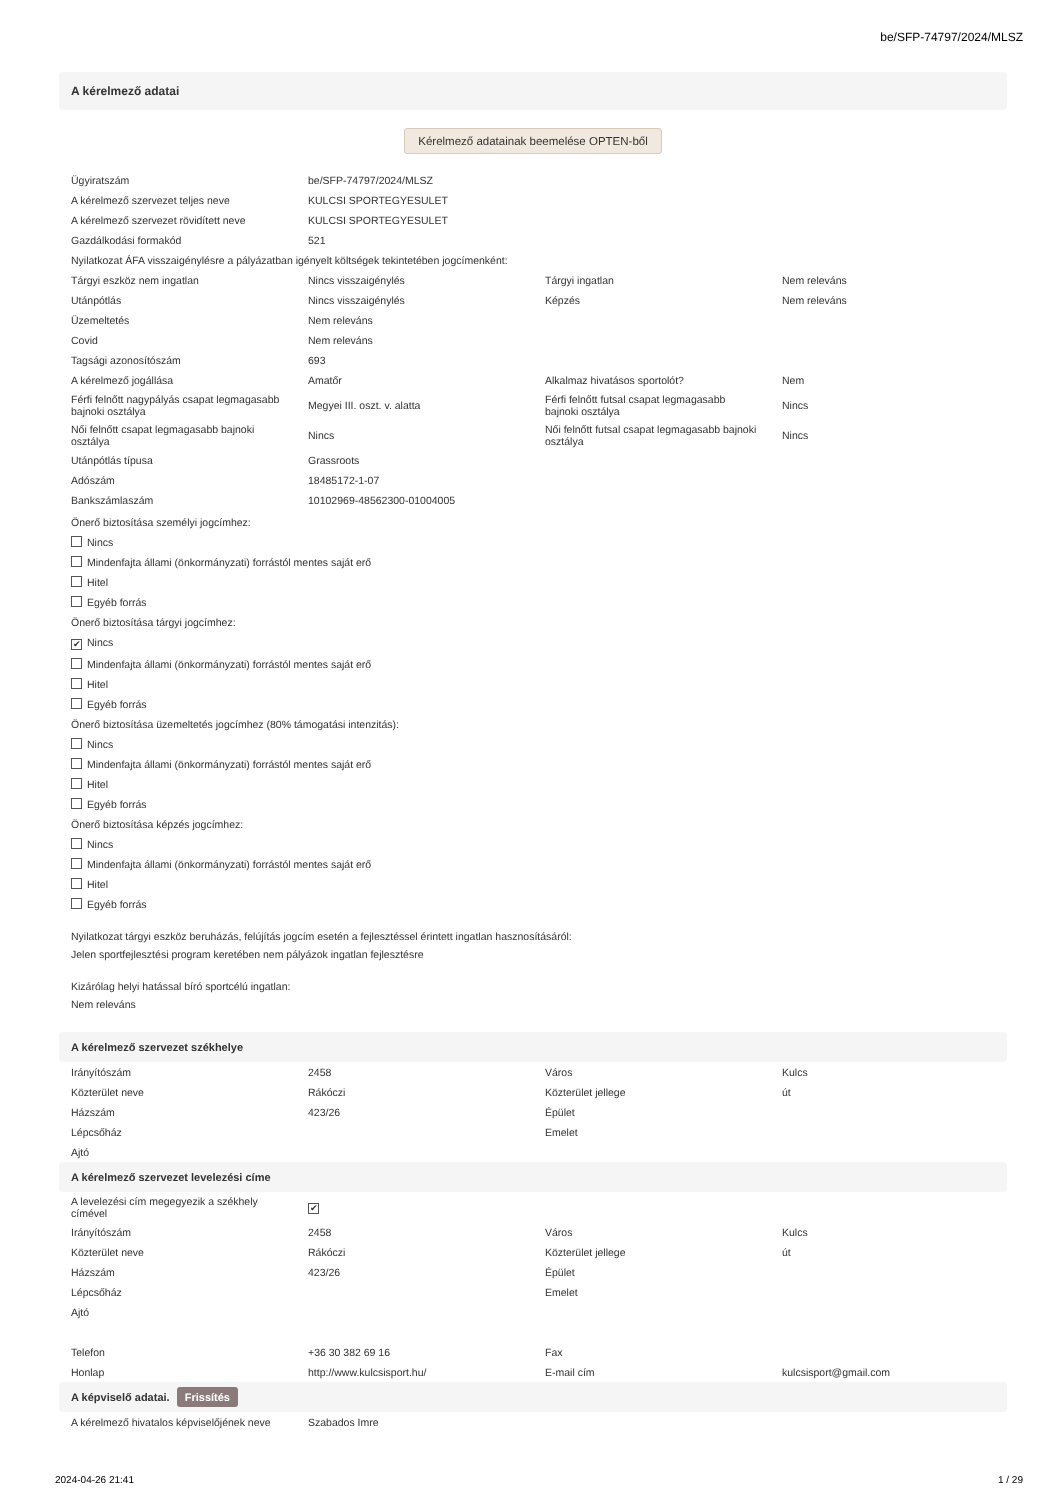be/SFP-74797/2024/MLSZ
A kérelmező adatai
Kérelmező adatainak beemelése OPTEN-ből
| Ügyiratszám | be/SFP-74797/2024/MLSZ | | |
| A kérelmező szervezet teljes neve | KULCSI SPORTEGYESULET | | |
| A kérelmező szervezet rövidített neve | KULCSI SPORTEGYESULET | | |
| Gazdálkodási formakód | 521 | | |
| Nyilatkozat ÁFA visszaigénylésre a pályázatban igényelt költségek tekintetében jogcímenként: | | | |
| Tárgyi eszköz nem ingatlan | Nincs visszaigénylés | Tárgyi ingatlan | Nem releváns |
| Utánpótlás | Nincs visszaigénylés | Képzés | Nem releváns |
| Üzemeltetés | Nem releváns | | |
| Covid | Nem releváns | | |
| Tagsági azonosítószám | 693 | | |
| A kérelmező jogállása | Amatőr | Alkalmaz hivatásos sportolót? | Nem |
| Férfi felnőtt nagypályás csapat legmagasabb bajnoki osztálya | Megyei III. oszt. v. alatta | Férfi felnőtt futsal csapat legmagasabb bajnoki osztálya | Nincs |
| Női felnőtt csapat legmagasabb bajnoki osztálya | Nincs | Női felnőtt futsal csapat legmagasabb bajnoki osztálya | Nincs |
| Utánpótlás típusa | Grassroots | | |
| Adószám | 18485172-1-07 | | |
| Bankszámlaszám | 10102969-48562300-01004005 | | |
Önerő biztosítása személyi jogcímhez:
Nincs
Mindenfajta állami (önkormányzati) forrástól mentes saját erő
Hitel
Egyéb forrás
Önerő biztosítása tárgyi jogcímhez:
✔ Nincs
Mindenfajta állami (önkormányzati) forrástól mentes saját erő
Hitel
Egyéb forrás
Önerő biztosítása üzemeltetés jogcímhez (80% támogatási intenzitás):
Nincs
Mindenfajta állami (önkormányzati) forrástól mentes saját erő
Hitel
Egyéb forrás
Önerő biztosítása képzés jogcímhez:
Nincs
Mindenfajta állami (önkormányzati) forrástól mentes saját erő
Hitel
Egyéb forrás
Nyilatkozat tárgyi eszköz beruházás, felújítás jogcím esetén a fejlesztéssel érintett ingatlan hasznosításáról:
Jelen sportfejlesztési program keretében nem pályázok ingatlan fejlesztésre
Kizárólag helyi hatással bíró sportcélú ingatlan:
Nem releváns
A kérelmező szervezet székhelye
| Irányítószám | 2458 | Város | Kulcs |
| Közterület neve | Rákóczi | Közterület jellege | út |
| Házszám | 423/26 | Épület | |
| Lépcsőház | | Emelet | |
| Ajtó | | | |
A kérelmező szervezet levelezési címe
| A levelezési cím megegyezik a székhely címével | ✔ | | |
| Irányítószám | 2458 | Város | Kulcs |
| Közterület neve | Rákóczi | Közterület jellege | út |
| Házszám | 423/26 | Épület | |
| Lépcsőház | | Emelet | |
| Ajtó | | | |
| Telefon | +36 30 382 69 16 | Fax | |
| Honlap | http://www.kulcsisport.hu/ | E-mail cím | kulcsisport@gmail.com |
A képviselő adatai. Frissítés
| A kérelmező hivatalos képviselőjének neve | Szabados Imre | | |
2024-04-26 21:41 1 / 29